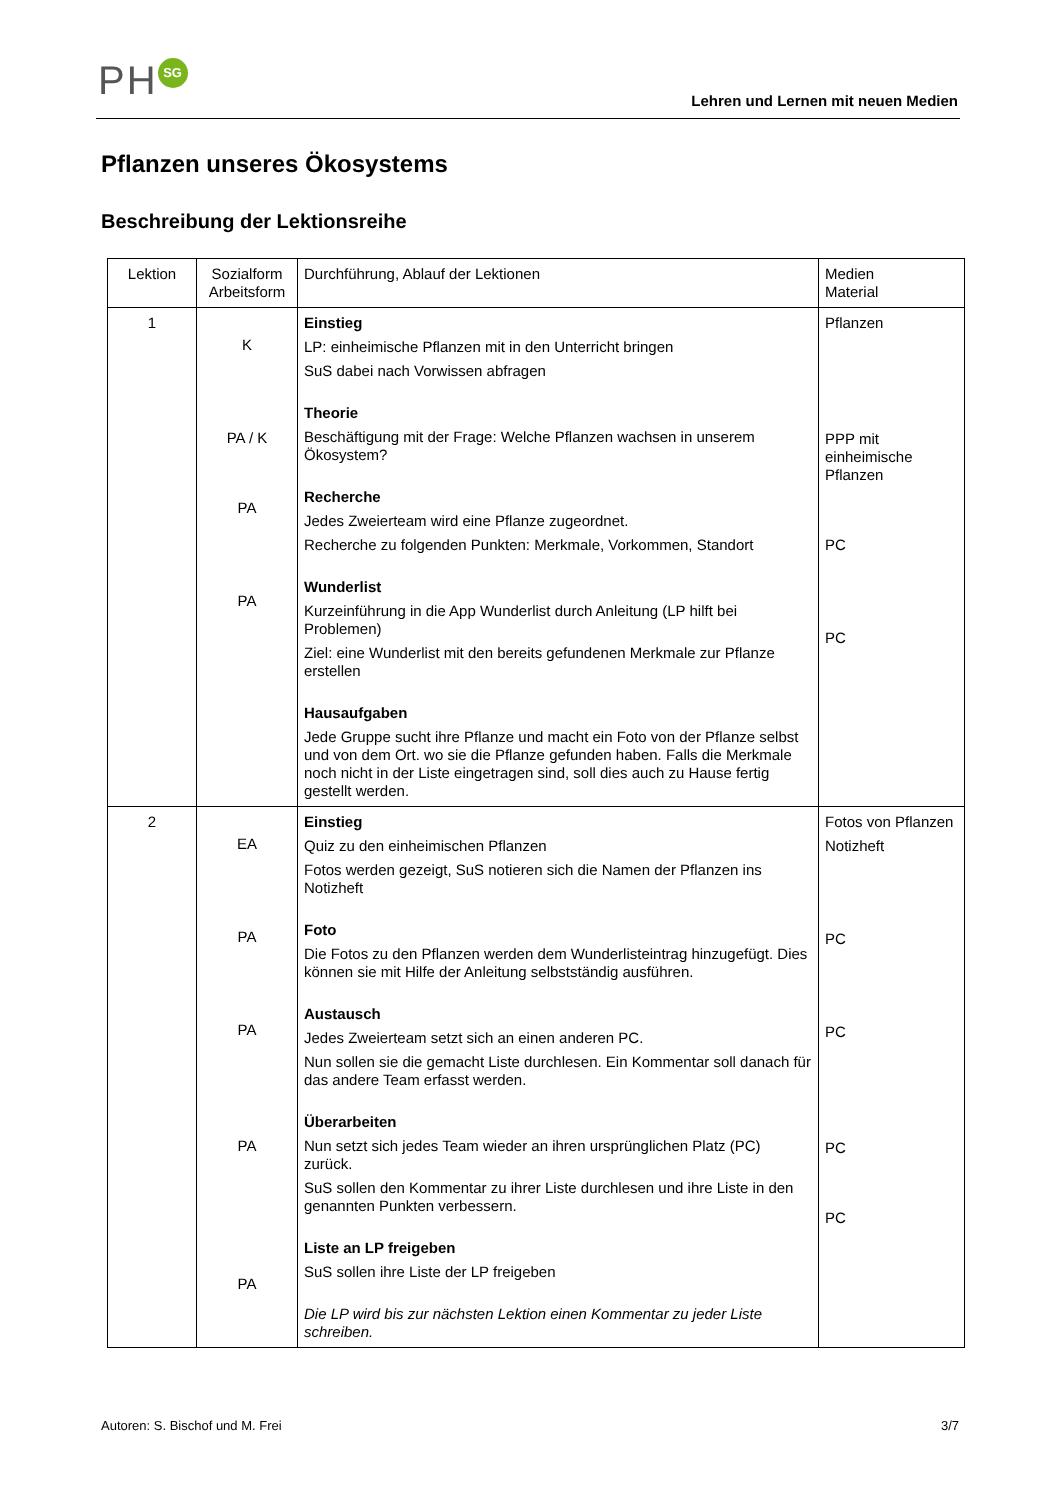PH SG
Lehren und Lernen mit neuen Medien
Pflanzen unseres Ökosystems
Beschreibung der Lektionsreihe
| Lektion | Sozialform Arbeitsform | Durchführung, Ablauf der Lektionen | Medien Material |
| --- | --- | --- | --- |
| 1 | K PA / K PA PA | Einstieg LP: einheimische Pflanzen mit in den Unterricht bringen SuS dabei nach Vorwissen abfragen Theorie Beschäftigung mit der Frage: Welche Pflanzen wachsen in unserem Ökosystem? Recherche Jedes Zweierteam wird eine Pflanze zugeordnet. Recherche zu folgenden Punkten: Merkmale, Vorkommen, Standort Wunderlist Kurzeinführung in die App Wunderlist durch Anleitung (LP hilft bei Problemen) Ziel: eine Wunderlist mit den bereits gefundenen Merkmale zur Pflanze erstellen Hausaufgaben Jede Gruppe sucht ihre Pflanze und macht ein Foto von der Pflanze selbst und von dem Ort. wo sie die Pflanze gefunden haben. Falls die Merkmale noch nicht in der Liste eingetragen sind, soll dies auch zu Hause fertig gestellt werden. | Pflanzen PPP mit einheimische Pflanzen PC PC |
| 2 | EA PA PA PA PA | Einstieg Quiz zu den einheimischen Pflanzen Fotos werden gezeigt, SuS notieren sich die Namen der Pflanzen ins Notizheft Foto Die Fotos zu den Pflanzen werden dem Wunderlisteintrag hinzugefügt. Dies können sie mit Hilfe der Anleitung selbstständig ausführen. Austausch Jedes Zweierteam setzt sich an einen anderen PC. Nun sollen sie die gemacht Liste durchlesen. Ein Kommentar soll danach für das andere Team erfasst werden. Überarbeiten Nun setzt sich jedes Team wieder an ihren ursprünglichen Platz (PC) zurück. SuS sollen den Kommentar zu ihrer Liste durchlesen und ihre Liste in den genannten Punkten verbessern. Liste an LP freigeben SuS sollen ihre Liste der LP freigeben Die LP wird bis zur nächsten Lektion einen Kommentar zu jeder Liste schreiben. | Fotos von Pflanzen Notizheft PC PC PC PC |
Autoren: S. Bischof und M. Frei 3/7